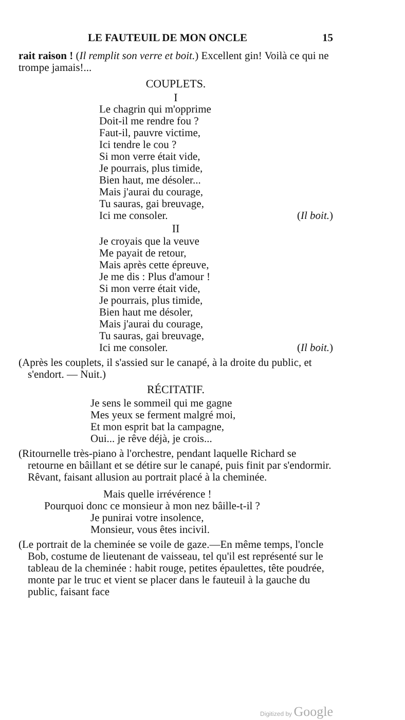LE FAUTEUIL DE MON ONCLE 15
rait raison ! (Il remplit son verre et boit.) Excellent gin! Voilà ce qui ne trompe jamais!...
COUPLETS.
I
Le chagrin qui m'opprime
Doit-il me rendre fou ?
Faut-il, pauvre victime,
Ici tendre le cou ?
Si mon verre était vide,
Je pourrais, plus timide,
Bien haut, me désoler...
Mais j'aurai du courage,
Tu sauras, gai breuvage,
Ici me consoler. (Il boit.)
II
Je croyais que la veuve
Me payait de retour,
Mais après cette épreuve,
Je me dis : Plus d'amour !
Si mon verre était vide,
Je pourrais, plus timide,
Bien haut me désoler,
Mais j'aurai du courage,
Tu sauras, gai breuvage,
Ici me consoler. (Il boit.)
(Après les couplets, il s'assied sur le canapé, à la droite du public, et s'endort. — Nuit.)
RÉCITATIF.
Je sens le sommeil qui me gagne
Mes yeux se ferment malgré moi,
Et mon esprit bat la campagne,
Oui... je rêve déjà, je crois...
(Ritournelle très-piano à l'orchestre, pendant laquelle Richard se retourne en bâillant et se détire sur le canapé, puis finit par s'endormir. Rêvant, faisant allusion au portrait placé à la cheminée.
Mais quelle irrévérence !
Pourquoi donc ce monsieur à mon nez bâille-t-il ?
Je punirai votre insolence,
Monsieur, vous êtes incivil.
(Le portrait de la cheminée se voile de gaze.—En même temps, l'oncle Bob, costume de lieutenant de vaisseau, tel qu'il est représenté sur le tableau de la cheminée : habit rouge, petites épaulettes, tête poudrée, monte par le truc et vient se placer dans le fauteuil à la gauche du public, faisant face
Digitized by Google